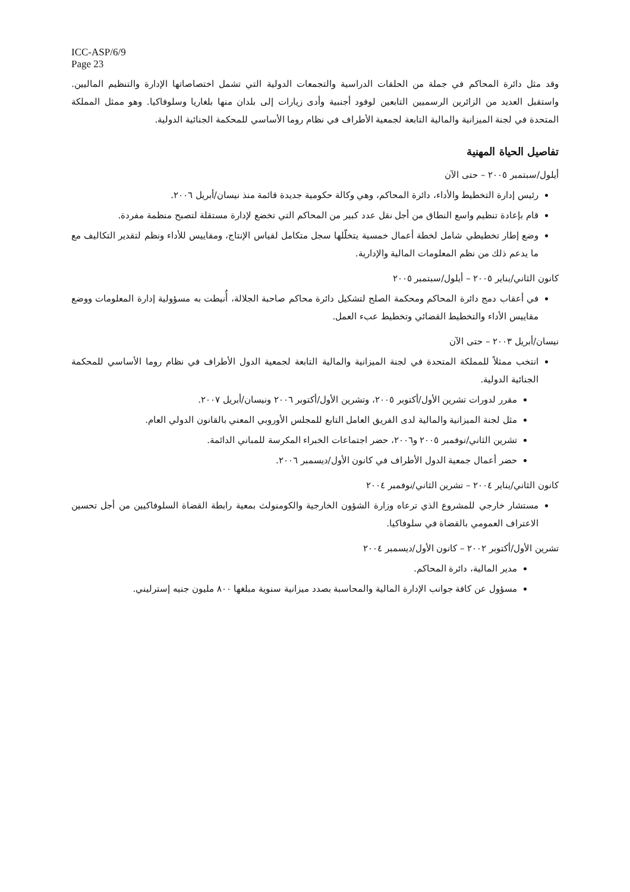ICC-ASP/6/9
Page 23
وقد مثل دائرة المحاكم في جملة من الحلقات الدراسية والتجمعات الدولية التي تشمل اختصاصاتها الإدارة والتنظيم الماليين. واستقبل العديد من الزائرين الرسميين التابعين لوفود أجنبية وأدى زيارات إلى بلدان منها بلغاريا وسلوفاكيا. وهو ممثل المملكة المتحدة في لجنة الميزانية والمالية التابعة لجمعية الأطراف في نظام روما الأساسي للمحكمة الجنائية الدولية.
تفاصيل الحياة المهنية
أيلول/سبتمبر ٢٠٠٥ – حتى الآن
رئيس إدارة التخطيط والأداء، دائرة المحاكم، وهي وكالة حكومية جديدة قائمة منذ نيسان/أبريل ٢٠٠٦.
قام بإعادة تنظيم واسع النطاق من أجل نقل عدد كبير من المحاكم التي تخضع لإدارة مستقلة لتصبح منظمة مفردة.
وضع إطار تخطيطي شامل لخطة أعمال خمسية يتخلّلها سجل متكامل لقياس الإنتاج، ومقاييس للأداء ونظم لتقدير التكاليف مع ما يدعم ذلك من نظم المعلومات المالية والإدارية.
كانون الثاني/يناير ٢٠٠٥ – أيلول/سبتمبر ٢٠٠٥
في أعقاب دمج دائرة المحاكم ومحكمة الصلح لتشكيل دائرة محاكم صاحبة الجلالة، أُنيطت به مسؤولية إدارة المعلومات ووضع مقاييس الأداء والتخطيط القضائي وتخطيط عبء العمل.
نيسان/أبريل ٢٠٠٣ – حتى الآن
انتخب ممثلاً للمملكة المتحدة في لجنة الميزانية والمالية التابعة لجمعية الدول الأطراف في نظام روما الأساسي للمحكمة الجنائية الدولية.
مقرر لدورات تشرين الأول/أكتوبر ٢٠٠٥، وتشرين الأول/أكتوبر ٢٠٠٦ ونيسان/أبريل ٢٠٠٧.
مثل لجنة الميزانية والمالية لدى الفريق العامل التابع للمجلس الأوروبي المعني بالقانون الدولي العام.
تشرين الثاني/نوفمبر ٢٠٠٥ و٢٠٠٦، حضر اجتماعات الخبراء المكرسة للمباني الدائمة.
حضر أعمال جمعية الدول الأطراف في كانون الأول/ديسمبر ٢٠٠٦.
كانون الثاني/يناير ٢٠٠٤ – تشرين الثاني/نوفمبر ٢٠٠٤
مستشار خارجي للمشروع الذي ترعاه وزارة الشؤون الخارجية والكومنولث بمعية رابطة القضاة السلوفاكيين من أجل تحسين الاعتراف العمومي بالقضاة في سلوفاكيا.
تشرين الأول/أكتوبر ٢٠٠٢ – كانون الأول/ديسمبر ٢٠٠٤
مدير المالية، دائرة المحاكم.
مسؤول عن كافة جوانب الإدارة المالية والمحاسبة بصدد ميزانية سنوية مبلغها ٨٠٠ مليون جنيه إسترليني.